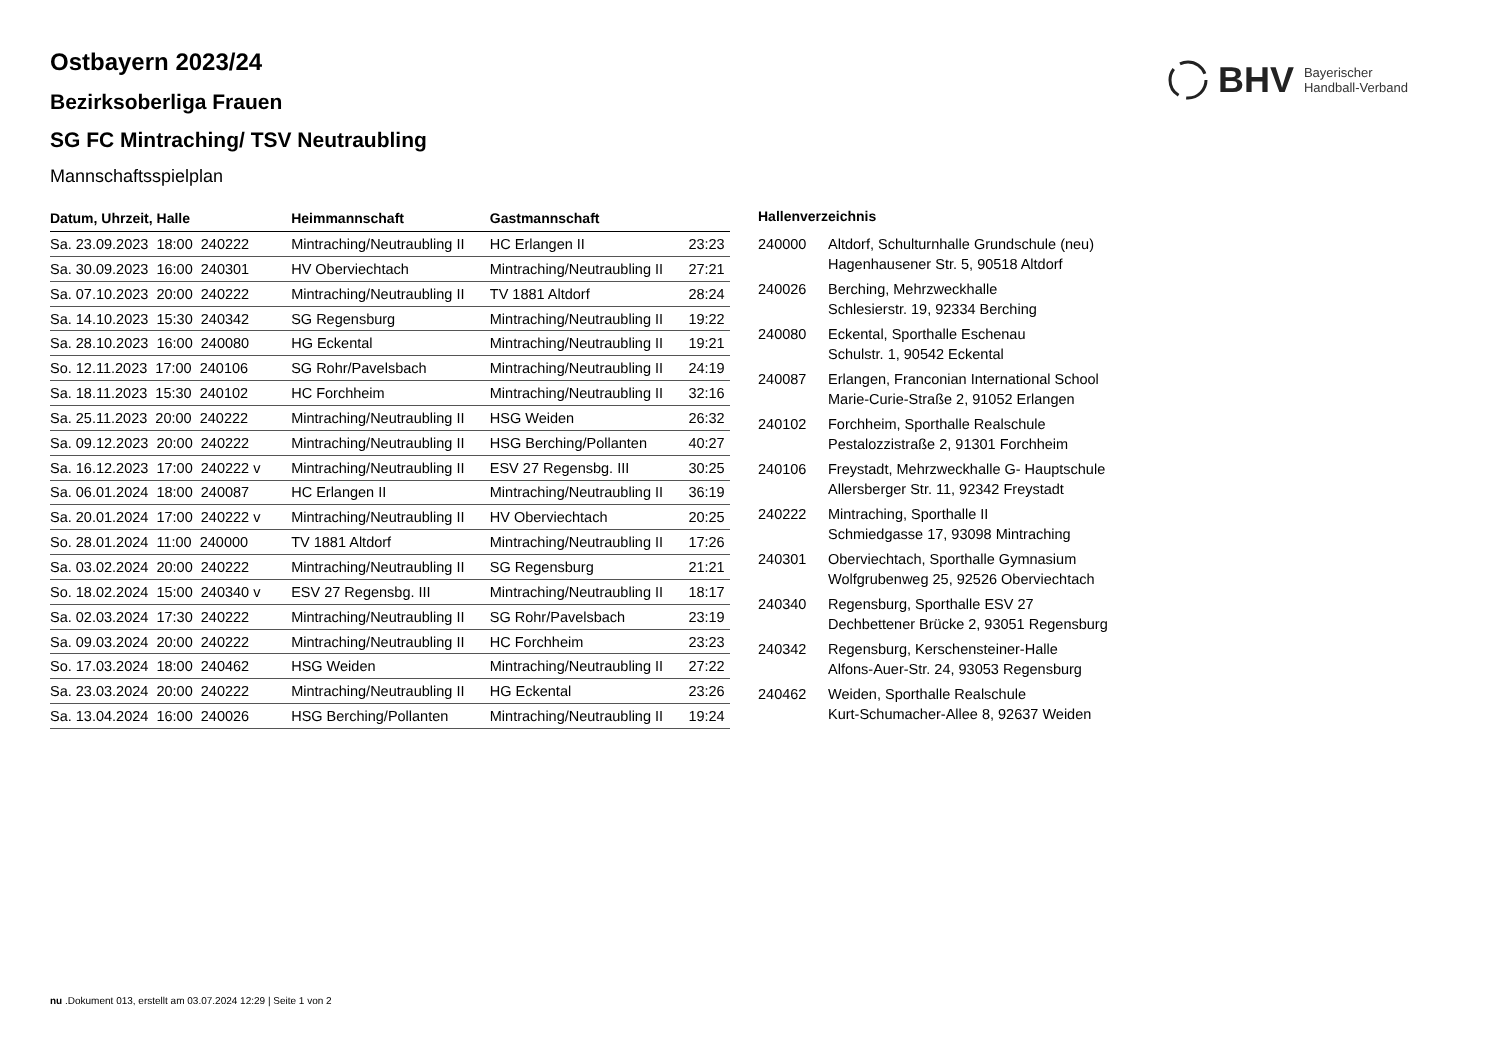BHV Bayerischer
Handball-Verband
Ostbayern 2023/24
Bezirksoberliga Frauen
SG FC Mintraching/ TSV Neutraubling
Mannschaftsspielplan
| Datum, Uhrzeit, Halle | Heimmannschaft | Gastmannschaft | |
| --- | --- | --- | --- |
| Sa. 23.09.2023 18:00 240222 | Mintraching/Neutraubling II | HC Erlangen II | 23:23 |
| Sa. 30.09.2023 16:00 240301 | HV Oberviechtach | Mintraching/Neutraubling II | 27:21 |
| Sa. 07.10.2023 20:00 240222 | Mintraching/Neutraubling II | TV 1881 Altdorf | 28:24 |
| Sa. 14.10.2023 15:30 240342 | SG Regensburg | Mintraching/Neutraubling II | 19:22 |
| Sa. 28.10.2023 16:00 240080 | HG Eckental | Mintraching/Neutraubling II | 19:21 |
| So. 12.11.2023 17:00 240106 | SG Rohr/Pavelsbach | Mintraching/Neutraubling II | 24:19 |
| Sa. 18.11.2023 15:30 240102 | HC Forchheim | Mintraching/Neutraubling II | 32:16 |
| Sa. 25.11.2023 20:00 240222 | Mintraching/Neutraubling II | HSG Weiden | 26:32 |
| Sa. 09.12.2023 20:00 240222 | Mintraching/Neutraubling II | HSG Berching/Pollanten | 40:27 |
| Sa. 16.12.2023 17:00 240222 v | Mintraching/Neutraubling II | ESV 27 Regensbg. III | 30:25 |
| Sa. 06.01.2024 18:00 240087 | HC Erlangen II | Mintraching/Neutraubling II | 36:19 |
| Sa. 20.01.2024 17:00 240222 v | Mintraching/Neutraubling II | HV Oberviechtach | 20:25 |
| So. 28.01.2024 11:00 240000 | TV 1881 Altdorf | Mintraching/Neutraubling II | 17:26 |
| Sa. 03.02.2024 20:00 240222 | Mintraching/Neutraubling II | SG Regensburg | 21:21 |
| So. 18.02.2024 15:00 240340 v | ESV 27 Regensbg. III | Mintraching/Neutraubling II | 18:17 |
| Sa. 02.03.2024 17:30 240222 | Mintraching/Neutraubling II | SG Rohr/Pavelsbach | 23:19 |
| Sa. 09.03.2024 20:00 240222 | Mintraching/Neutraubling II | HC Forchheim | 23:23 |
| So. 17.03.2024 18:00 240462 | HSG Weiden | Mintraching/Neutraubling II | 27:22 |
| Sa. 23.03.2024 20:00 240222 | Mintraching/Neutraubling II | HG Eckental | 23:26 |
| Sa. 13.04.2024 16:00 240026 | HSG Berching/Pollanten | Mintraching/Neutraubling II | 19:24 |
Hallenverzeichnis
| 240000 | Altdorf, Schulturnhalle Grundschule (neu) Hagenhausener Str. 5, 90518 Altdorf |
| 240026 | Berching, Mehrzweckhalle Schlesierstr. 19, 92334 Berching |
| 240080 | Eckental, Sporthalle Eschenau Schulstr. 1, 90542 Eckental |
| 240087 | Erlangen, Franconian International School Marie-Curie-Straße 2, 91052 Erlangen |
| 240102 | Forchheim, Sporthalle Realschule Pestalozzistraße 2, 91301 Forchheim |
| 240106 | Freystadt, Mehrzweckhalle G- Hauptschule Allersberger Str. 11, 92342 Freystadt |
| 240222 | Mintraching, Sporthalle II Schmiedgasse 17, 93098 Mintraching |
| 240301 | Oberviechtach, Sporthalle Gymnasium Wolfgrubenweg 25, 92526 Oberviechtach |
| 240340 | Regensburg, Sporthalle ESV 27 Dechbettener Brücke 2, 93051 Regensburg |
| 240342 | Regensburg, Kerschensteiner-Halle Alfons-Auer-Str. 24, 93053 Regensburg |
| 240462 | Weiden, Sporthalle Realschule Kurt-Schumacher-Allee 8, 92637 Weiden |
nu .Dokument 013, erstellt am 03.07.2024 12:29 | Seite 1 von 2